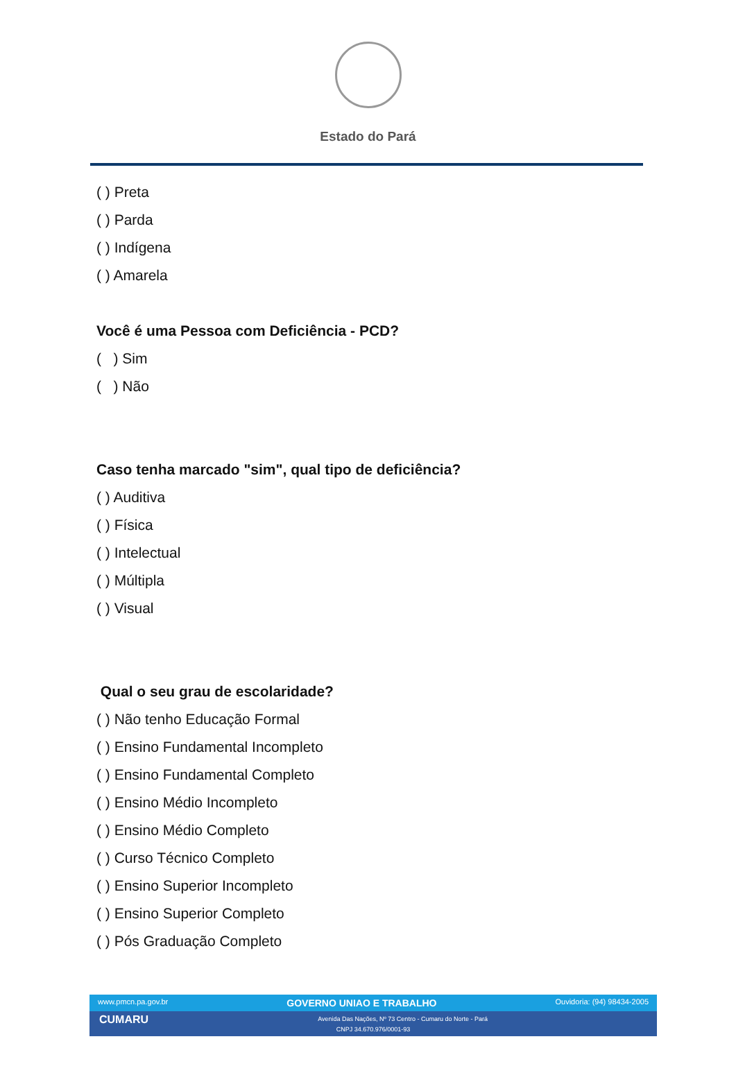Estado do Pará
( ) Preta
( ) Parda
( ) Indígena
( ) Amarela
Você é uma Pessoa com Deficiência - PCD?
( ) Sim
( ) Não
Caso tenha marcado "sim", qual tipo de deficiência?
( ) Auditiva
( ) Física
( ) Intelectual
( ) Múltipla
( ) Visual
Qual o seu grau de escolaridade?
( ) Não tenho Educação Formal
( ) Ensino Fundamental Incompleto
( ) Ensino Fundamental Completo
( ) Ensino Médio Incompleto
( ) Ensino Médio Completo
( ) Curso Técnico Completo
( ) Ensino Superior Incompleto
( ) Ensino Superior Completo
( ) Pós Graduação Completo
www.pmcn.pa.gov.br GOVERNO UNIAO E TRABALHO Ouvidoria: (94) 98434-2005
CUMARU Avenida Das Nações, Nº 73 Centro - Cumaru do Norte - Pará
CNPJ 34.670.976/0001-93